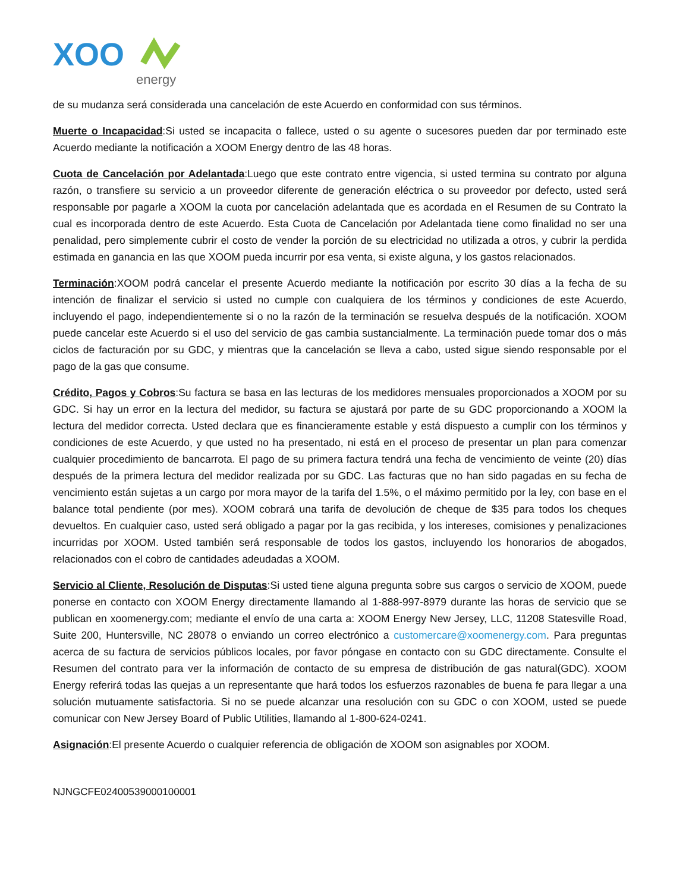XOO
energy
de su mudanza será considerada una cancelación de este Acuerdo en conformidad con sus términos.
Muerte o Incapacidad:Si usted se incapacita o fallece, usted o su agente o sucesores pueden dar por terminado este Acuerdo mediante la notificación a XOOM Energy dentro de las 48 horas.
Cuota de Cancelación por Adelantada:Luego que este contrato entre vigencia, si usted termina su contrato por alguna razón, o transfiere su servicio a un proveedor diferente de generación eléctrica o su proveedor por defecto, usted será responsable por pagarle a XOOM la cuota por cancelación adelantada que es acordada en el Resumen de su Contrato la cual es incorporada dentro de este Acuerdo. Esta Cuota de Cancelación por Adelantada tiene como finalidad no ser una penalidad, pero simplemente cubrir el costo de vender la porción de su electricidad no utilizada a otros, y cubrir la perdida estimada en ganancia en las que XOOM pueda incurrir por esa venta, si existe alguna, y los gastos relacionados.
Terminación:XOOM podrá cancelar el presente Acuerdo mediante la notificación por escrito 30 días a la fecha de su intención de finalizar el servicio si usted no cumple con cualquiera de los términos y condiciones de este Acuerdo, incluyendo el pago, independientemente si o no la razón de la terminación se resuelva después de la notificación. XOOM puede cancelar este Acuerdo si el uso del servicio de gas cambia sustancialmente. La terminación puede tomar dos o más ciclos de facturación por su GDC, y mientras que la cancelación se lleva a cabo, usted sigue siendo responsable por el pago de la gas que consume.
Crédito, Pagos y Cobros:Su factura se basa en las lecturas de los medidores mensuales proporcionados a XOOM por su GDC. Si hay un error en la lectura del medidor, su factura se ajustará por parte de su GDC proporcionando a XOOM la lectura del medidor correcta. Usted declara que es financieramente estable y está dispuesto a cumplir con los términos y condiciones de este Acuerdo, y que usted no ha presentado, ni está en el proceso de presentar un plan para comenzar cualquier procedimiento de bancarrota. El pago de su primera factura tendrá una fecha de vencimiento de veinte (20) días después de la primera lectura del medidor realizada por su GDC. Las facturas que no han sido pagadas en su fecha de vencimiento están sujetas a un cargo por mora mayor de la tarifa del 1.5%, o el máximo permitido por la ley, con base en el balance total pendiente (por mes). XOOM cobrará una tarifa de devolución de cheque de $35 para todos los cheques devueltos. En cualquier caso, usted será obligado a pagar por la gas recibida, y los intereses, comisiones y penalizaciones incurridas por XOOM. Usted también será responsable de todos los gastos, incluyendo los honorarios de abogados, relacionados con el cobro de cantidades adeudadas a XOOM.
Servicio al Cliente, Resolución de Disputas:Si usted tiene alguna pregunta sobre sus cargos o servicio de XOOM, puede ponerse en contacto con XOOM Energy directamente llamando al 1-888-997-8979 durante las horas de servicio que se publican en xoomenergy.com; mediante el envío de una carta a: XOOM Energy New Jersey, LLC, 11208 Statesville Road, Suite 200, Huntersville, NC 28078 o enviando un correo electrónico a customercare@xoomenergy.com. Para preguntas acerca de su factura de servicios públicos locales, por favor póngase en contacto con su GDC directamente. Consulte el Resumen del contrato para ver la información de contacto de su empresa de distribución de gas natural(GDC). XOOM Energy referirá todas las quejas a un representante que hará todos los esfuerzos razonables de buena fe para llegar a una solución mutuamente satisfactoria. Si no se puede alcanzar una resolución con su GDC o con XOOM, usted se puede comunicar con New Jersey Board of Public Utilities, llamando al 1-800-624-0241.
Asignación:El presente Acuerdo o cualquier referencia de obligación de XOOM son asignables por XOOM.
NJNGCFE02400539000100001